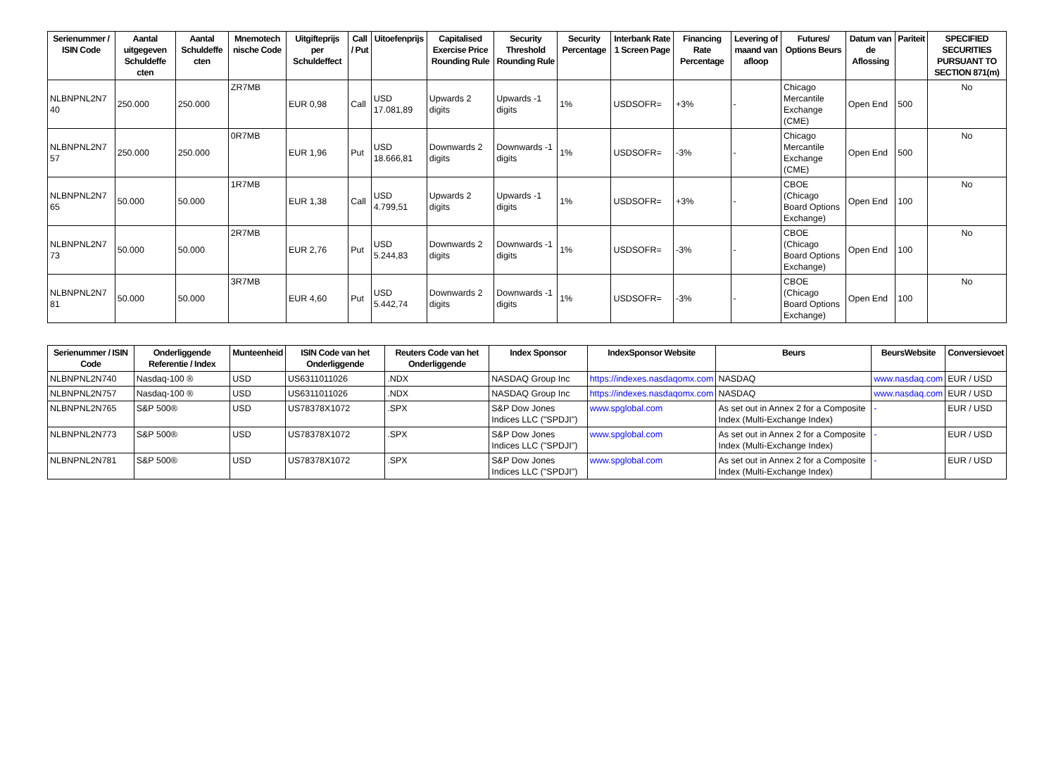| Serienummer / ISIN Code | Aantal uitgegeven Schuldeffe cten | Aantal Schuldeffe cten | Mnemotech nische Code | Uitgifteprijs per Schuldeffect | Call / Put | Uitoefenprijs | Capitalised Exercise Price Rounding Rule | Security Threshold Rounding Rule | Security Percentage | Interbank Rate 1 Screen Page | Financing Rate Percentage | Levering of maand van afloop | Futures/ Options Beurs | Datum van de Aflossing | Pariteit | SPECIFIED SECURITIES PURSUANT TO SECTION 871(m) |
| --- | --- | --- | --- | --- | --- | --- | --- | --- | --- | --- | --- | --- | --- | --- | --- | --- |
| NLBNPNL2N7 40 | 250.000 | 250.000 | ZR7MB | EUR 0,98 | Call | USD 17.081,89 | Upwards 2 digits | Upwards -1 digits | 1% | USDSOFR= | +3% | - | Chicago Mercantile Exchange (CME) | Open End | 500 | No |
| NLBNPNL2N7 57 | 250.000 | 250.000 | 0R7MB | EUR 1,96 | Put | USD 18.666,81 | Downwards 2 digits | Downwards -1 digits | 1% | USDSOFR= | -3% | - | Chicago Mercantile Exchange (CME) | Open End | 500 | No |
| NLBNPNL2N7 65 | 50.000 | 50.000 | 1R7MB | EUR 1,38 | Call | USD 4.799,51 | Upwards 2 digits | Upwards -1 digits | 1% | USDSOFR= | +3% | - | CBOE (Chicago Board Options Exchange) | Open End | 100 | No |
| NLBNPNL2N7 73 | 50.000 | 50.000 | 2R7MB | EUR 2,76 | Put | USD 5.244,83 | Downwards 2 digits | Downwards -1 digits | 1% | USDSOFR= | -3% | - | CBOE (Chicago Board Options Exchange) | Open End | 100 | No |
| NLBNPNL2N7 81 | 50.000 | 50.000 | 3R7MB | EUR 4,60 | Put | USD 5.442,74 | Downwards 2 digits | Downwards -1 digits | 1% | USDSOFR= | -3% | - | CBOE (Chicago Board Options Exchange) | Open End | 100 | No |
| Serienummer / ISIN Code | Onderliggende Referentie / Index | Munteenheid | ISIN Code van het Onderliggende | Reuters Code van het Onderliggende | Index Sponsor | IndexSponsor Website | Beurs | BeursWebsite | Conversievoet |
| --- | --- | --- | --- | --- | --- | --- | --- | --- | --- |
| NLBNPNL2N740 | Nasdaq-100 ® | USD | US6311011026 | .NDX | NASDAQ Group Inc | https://indexes.nasdaqomx.com | NASDAQ | www.nasdaq.com | EUR / USD |
| NLBNPNL2N757 | Nasdaq-100 ® | USD | US6311011026 | .NDX | NASDAQ Group Inc | https://indexes.nasdaqomx.com | NASDAQ | www.nasdaq.com | EUR / USD |
| NLBNPNL2N765 | S&P 500® | USD | US78378X1072 | .SPX | S&P Dow Jones Indices LLC ("SPDJI") | www.spglobal.com | As set out in Annex 2 for a Composite Index (Multi-Exchange Index) | - | EUR / USD |
| NLBNPNL2N773 | S&P 500® | USD | US78378X1072 | .SPX | S&P Dow Jones Indices LLC ("SPDJI") | www.spglobal.com | As set out in Annex 2 for a Composite Index (Multi-Exchange Index) | - | EUR / USD |
| NLBNPNL2N781 | S&P 500® | USD | US78378X1072 | .SPX | S&P Dow Jones Indices LLC ("SPDJI") | www.spglobal.com | As set out in Annex 2 for a Composite Index (Multi-Exchange Index) | - | EUR / USD |